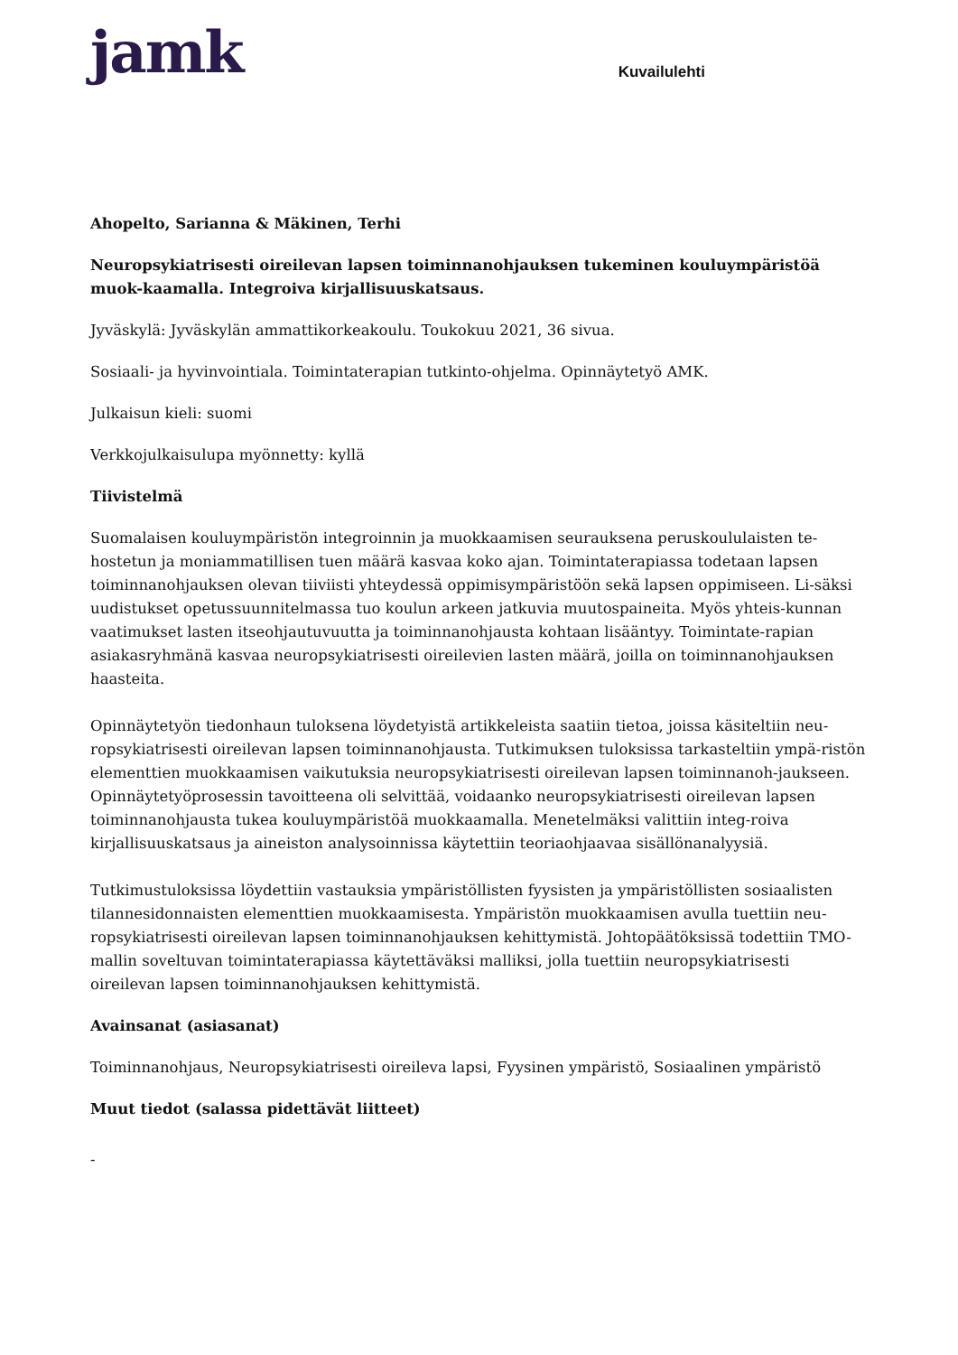jamk
Kuvailulehti
Ahopelto, Sarianna & Mäkinen, Terhi
Neuropsykiatrisesti oireilevan lapsen toiminnanohjauksen tukeminen kouluympäristöä muok-kaamalla. Integroiva kirjallisuuskatsaus.
Jyväskylä: Jyväskylän ammattikorkeakoulu. Toukokuu 2021, 36 sivua.
Sosiaali- ja hyvinvointiala. Toimintaterapian tutkinto-ohjelma. Opinnäytetyö AMK.
Julkaisun kieli: suomi
Verkkojulkaisulupa myönnetty: kyllä
Tiivistelmä
Suomalaisen kouluympäristön integroinnin ja muokkaamisen seurauksena peruskoululaisten te-hostetun ja moniammatillisen tuen määrä kasvaa koko ajan. Toimintaterapiassa todetaan lapsen toiminnanohjauksen olevan tiiviisti yhteydessä oppimisympäristöön sekä lapsen oppimiseen. Li-säksi uudistukset opetussuunnitelmassa tuo koulun arkeen jatkuvia muutospaineita. Myös yhteis-kunnan vaatimukset lasten itseohjautuvuutta ja toiminnanohjausta kohtaan lisääntyy. Toimintate-rapian asiakasryhmänä kasvaa neuropsykiatrisesti oireilevien lasten määrä, joilla on toiminnanohjauksen haasteita.
Opinnäytetyön tiedonhaun tuloksena löydetyistä artikkeleista saatiin tietoa, joissa käsiteltiin neu-ropsykiatrisesti oireilevan lapsen toiminnanohjausta. Tutkimuksen tuloksissa tarkasteltiin ympä-ristön elementtien muokkaamisen vaikutuksia neuropsykiatrisesti oireilevan lapsen toiminnanoh-jaukseen. Opinnäytetyöprosessin tavoitteena oli selvittää, voidaanko neuropsykiatrisesti oireilevan lapsen toiminnanohjausta tukea kouluympäristöä muokkaamalla. Menetelmäksi valittiin integ-roiva kirjallisuuskatsaus ja aineiston analysoinnissa käytettiin teoriaohjaavaa sisällönanalyysiä.
Tutkimustuloksissa löydettiin vastauksia ympäristöllisten fyysisten ja ympäristöllisten sosiaalisten tilannesidonnaisten elementtien muokkaamisesta. Ympäristön muokkaamisen avulla tuettiin neu-ropsykiatrisesti oireilevan lapsen toiminnanohjauksen kehittymistä. Johtopäätöksissä todettiin TMO-mallin soveltuvan toimintaterapiassa käytettäväksi malliksi, jolla tuettiin neuropsykiatrisesti oireilevan lapsen toiminnanohjauksen kehittymistä.
Avainsanat (asiasanat)
Toiminnanohjaus, Neuropsykiatrisesti oireileva lapsi, Fyysinen ympäristö, Sosiaalinen ympäristö
Muut tiedot (salassa pidettävät liitteet)
-